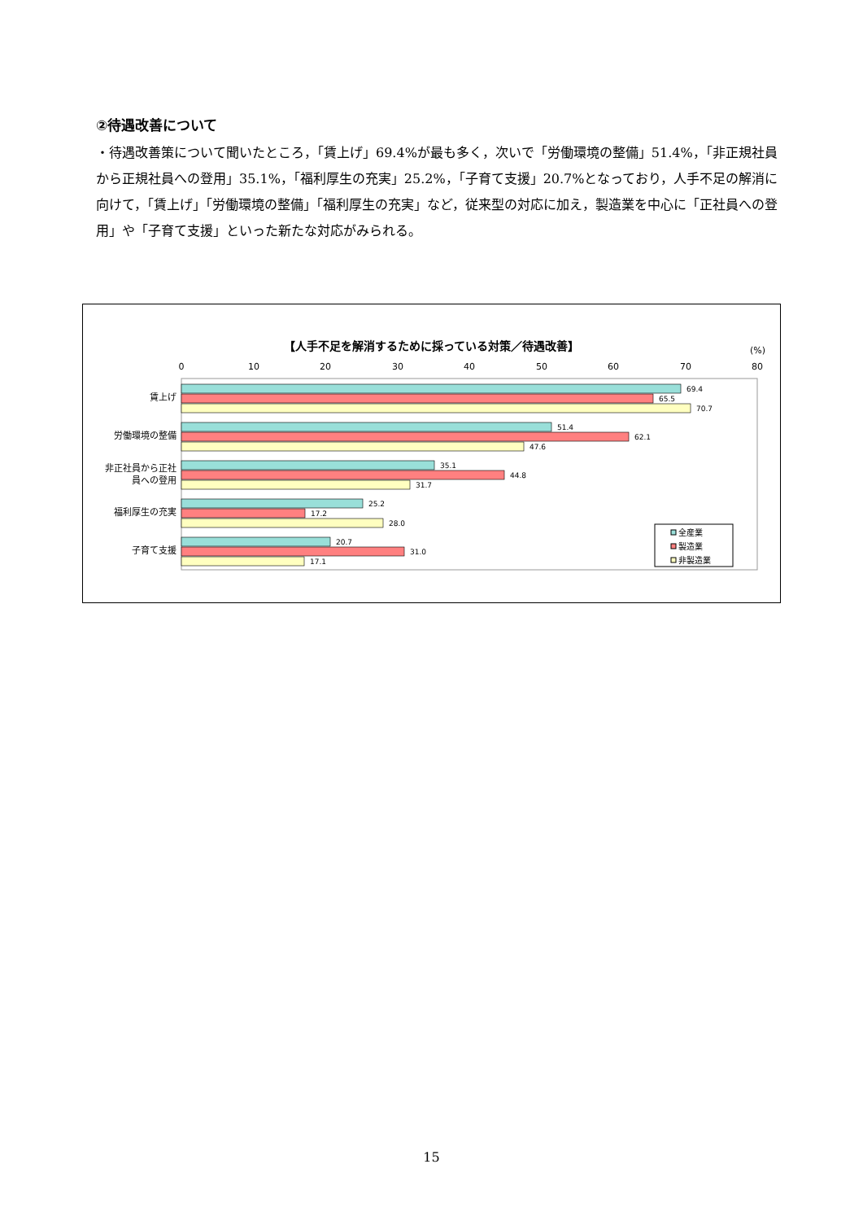②待遇改善について
・待遇改善策について聞いたところ，「賃上げ」69.4%が最も多く，次いで「労働環境の整備」51.4%，「非正規社員から正規社員への登用」35.1%，「福利厚生の充実」25.2%，「子育て支援」20.7%となっており，人手不足の解消に向けて，「賃上げ」「労働環境の整備」「福利厚生の充実」など，従来型の対応に加え，製造業を中心に「正社員への登用」や「子育て支援」といった新たな対応がみられる。
【人手不足を解消するために採っている対策／待遇改善】
(%)
0
10
20
30
40
50
60
70
80
賃上げ
労働環境の整備
非正社員から正社
員への登用
福利厚生の充実
子育て支援
69.4
65.5
70.7
51.4
62.1
47.6
35.1
44.8
31.7
25.2
17.2
28.0
20.7
31.0
17.1
全産業
製造業
非製造業
15